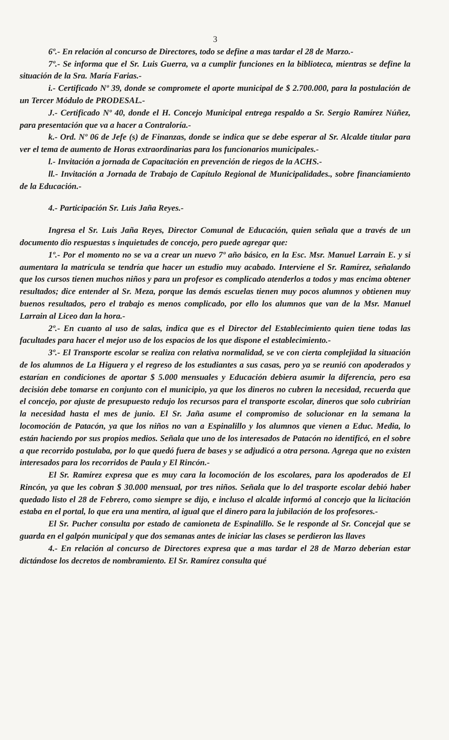3
6º.- En relación al concurso de Directores, todo se define a mas tardar el 28 de Marzo.-
7º.- Se informa que el Sr. Luis Guerra, va a cumplir funciones en la biblioteca, mientras se define la situación de la Sra. María Farias.-
i.- Certificado Nº 39, donde se compromete el aporte municipal de $ 2.700.000, para la postulación de un Tercer Módulo de PRODESAL.-
J.- Certificado Nº 40, donde el H. Concejo Municipal entrega respaldo a Sr. Sergio Ramírez Núñez, para presentación que va a hacer a Contraloría.-
k.- Ord. Nº 06 de Jefe (s) de Finanzas, donde se indica que se debe esperar al Sr. Alcalde titular para ver el tema de aumento de Horas extraordinarias para los funcionarios municipales.-
l.- Invitación a jornada de Capacitación en prevención de riegos de la ACHS.-
ll.- Invitación a Jornada de Trabajo de Capítulo Regional de Municipalidades., sobre financiamiento de la Educación.-
4.- Participación Sr. Luis Jaña Reyes.-
Ingresa el Sr. Luis Jaña Reyes, Director Comunal de Educación, quien señala que a través de un documento dio respuestas s inquietudes de concejo, pero puede agregar que:
1º.- Por el momento no se va a crear un nuevo 7º año básico, en la Esc. Msr. Manuel Larrain E. y si aumentara la matrícula se tendría que hacer un estudio muy acabado. Interviene el Sr. Ramírez, señalando que los cursos tienen muchos niños y para un profesor es complicado atenderlos a todos y mas encima obtener resultados; dice entender al Sr. Meza, porque las demás escuelas tienen muy pocos alumnos y obtienen muy buenos resultados, pero el trabajo es menos complicado, por ello los alumnos que van de la Msr. Manuel Larrain al Liceo dan la hora.-
2º.- En cuanto al uso de salas, indica que es el Director del Establecimiento quien tiene todas las facultades para hacer el mejor uso de los espacios de los que dispone el establecimiento.-
3º.- El Transporte escolar se realiza con relativa normalidad, se ve con cierta complejidad la situación de los alumnos de La Higuera y el regreso de los estudiantes a sus casas, pero ya se reunió con apoderados y estarían en condiciones de aportar $ 5.000 mensuales y Educación debiera asumir la diferencia, pero esa decisión debe tomarse en conjunto con el municipio, ya que los dineros no cubren la necesidad, recuerda que el concejo, por ajuste de presupuesto redujo los recursos para el transporte escolar, dineros que solo cubrirían la necesidad hasta el mes de junio. El Sr. Jaña asume el compromiso de solucionar en la semana la locomoción de Patacón, ya que los niños no van a Espinalillo y los alumnos que vienen a Educ. Media, lo están haciendo por sus propios medios. Señala que uno de los interesados de Patacón no identificó, en el sobre a que recorrido postulaba, por lo que quedó fuera de bases y se adjudicó a otra persona. Agrega que no existen interesados para los recorridos de Paula y El Rincón.-
El Sr. Ramírez expresa que es muy cara la locomoción de los escolares, para los apoderados de El Rincón, ya que les cobran $ 30.000 mensual, por tres niños. Señala que lo del trasporte escolar debió haber quedado listo el 28 de Febrero, como siempre se dijo, e incluso el alcalde informó al concejo que la licitación estaba en el portal, lo que era una mentira, al igual que el dinero para la jubilación de los profesores.-
El Sr. Pucher consulta por estado de camioneta de Espinalillo. Se le responde al Sr. Concejal que se guarda en el galpón municipal y que dos semanas antes de iniciar las clases se perdieron las llaves
4.- En relación al concurso de Directores expresa que a mas tardar el 28 de Marzo deberían estar dictándose los decretos de nombramiento. El Sr. Ramírez consulta qué